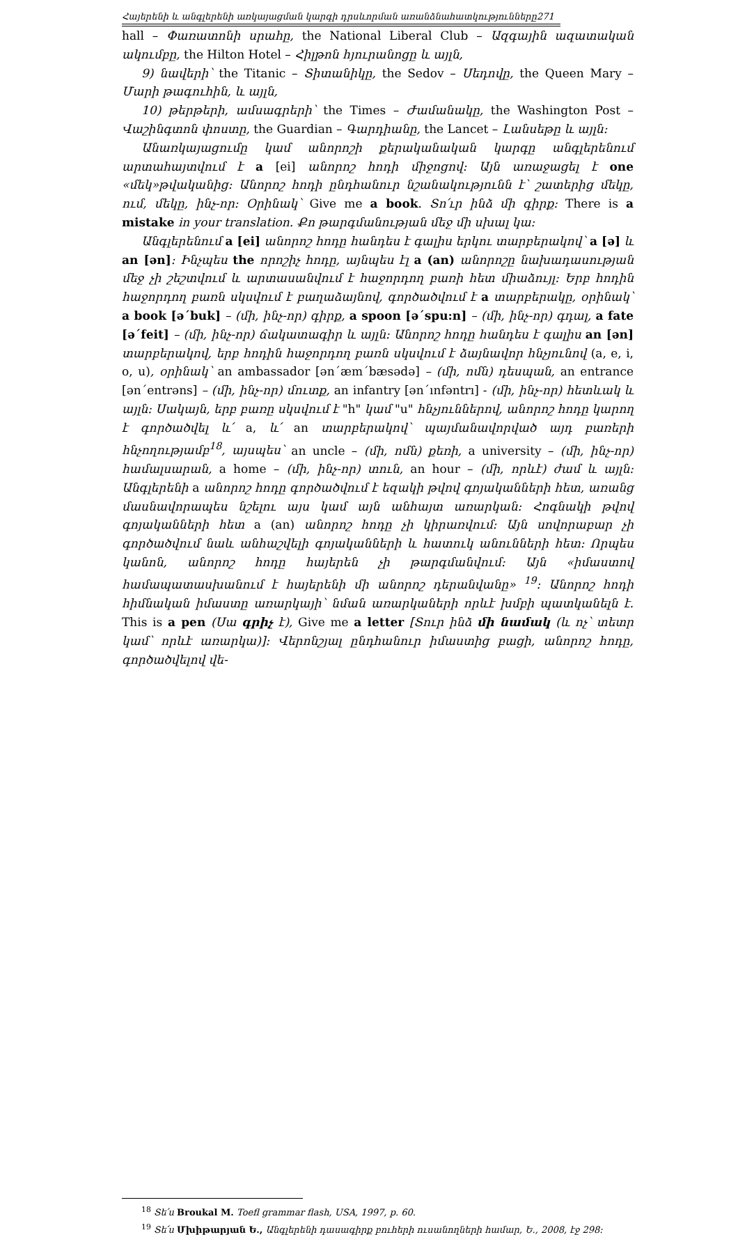Հայերենի և անգլերենի առկայացման կարգի դրսևորման առանձնահատկությունները271
hall – Փառատոնի սրահը, the National Liberal Club – Ազգային ազատական ակումբը, the Hilton Hotel – Հիլթոն հյուրանոցը և այլն,
9) նավերի՝ the Titanic – Տիտանիկը, the Sedov – Սեդովը, the Queen Mary – Մարի թագուհին, և այլն,
10) թերթերի, ամսագրերի՝ the Times – Ժամանակը, the Washington Post – Վաշինգտոն փոստը, the Guardian – Գարդիանը, the Lancet – Լանսեթը և այլն:
Անառկայացումը կամ անորոշի քերականական կարգը անգլերենում արտահայտվում է a [ei] անորոշ հոդի միջոցով: Այն առաջացել է one «մեկ»թվականից: Անորոշ հոդի ընդհանուր նշանակությունն է՝ շատերից մեկը, ում, մեկը, ինչ-որ: Օրինակ՝ Give me a book. Տո՛ւր ինձ մի գիրք: There is a mistake in your translation. Քո թարգմանության մեջ մի սխալ կա:
Անգլերենում a [ei] անորոշ հոդը հանդես է գալիս երկու տարբերակով՝ a [ə] և an [ən]: Ինչպես the որոշիչ հոդը, այնպես էլ a (an) անորոշը նախադասության մեջ չի շեշտվում և արտասանվում է հաջորդող բառի հետ միաձույլ: Երբ հոդին հաջորդող բառն սկսվում է բաղաձայնով, գործածվում է a տարբերակը, օրինակ՝ a book [ə΄buk] – (մի, ինչ-որ) գիրք, a spoon [ə΄spu:n] – (մի, ինչ-որ) գդալ, a fate [ə΄feit] – (մի, ինչ-որ) ճակատագիր և այլն: Անորոշ հոդը հանդես է գալիս an [ən] տարբերակով, երբ հոդին հաջորդող բառն սկսվում է ձայնավոր հնչյունով (a, e, i, o, u), օրինակ՝ an ambassador [ən΄æm΄bæsədə] – (մի, ոմն) դեսպան, an entrance [ən΄entrəns] – (մի, ինչ-որ) մուտք, an infantry [ən΄ınfəntrı] - (մի, ինչ-որ) հետևակ և այլն: Սակայն, երբ բառը սկսվում է "h" կամ "u" հնչյուններով, անորոշ հոդը կարող է գործածվել և՛ a, և՛ an տարբերակով՝ պայմանավորված այդ բառերի հնչողությամբ<sup>18</sup>, այսպես՝ an uncle – (մի, ոմն) քեռի, a university – (մի, ինչ-որ) համալսարան, a home – (մի, ինչ-որ) տուն, an hour – (մի, որևէ) ժամ և այլն: Անգլերենի a անորոշ հոդը գործածվում է եզակի թվով գոյականների հետ, առանց մասնավորապես նշելու այս կամ այն անհայտ առարկան: Հոգնակի թվով գոյականների հետ a (an) անորոշ հոդը չի կիրառվում: Այն սովորաբար չի գործածվում նաև անհաշվելի գոյականների և հատուկ անունների հետ: Որպես կանոն, անորոշ հոդը հայերեն չի թարգմանվում: Այն «իմաստով համապատասխանում է հայերենի մի անորոշ դերանվանը» <sup>19</sup>: Անորոշ հոդի հիմնական իմաստը առարկայի՝ նման առարկաների որևէ խմբի պատկանելն է. This is a pen (Սա գրիչ է), Give me a letter [Տուր ինձ մի նամակ (և ոչ՝ տետր կամ՝ որևէ առարկա)]: Վերոնշյալ ընդհանուր իմաստից բացի, անորոշ հոդը, գործածվելով վե-
<sup>18</sup> Տե՛ս Broukal M. Toefl grammar flash, USA, 1997, p. 60.
<sup>19</sup> Տե՛ս Մխիթարյան Ե., Անգլերենի դասագիրք բուհերի ուսանողների համար, Ե., 2008, էջ 298: